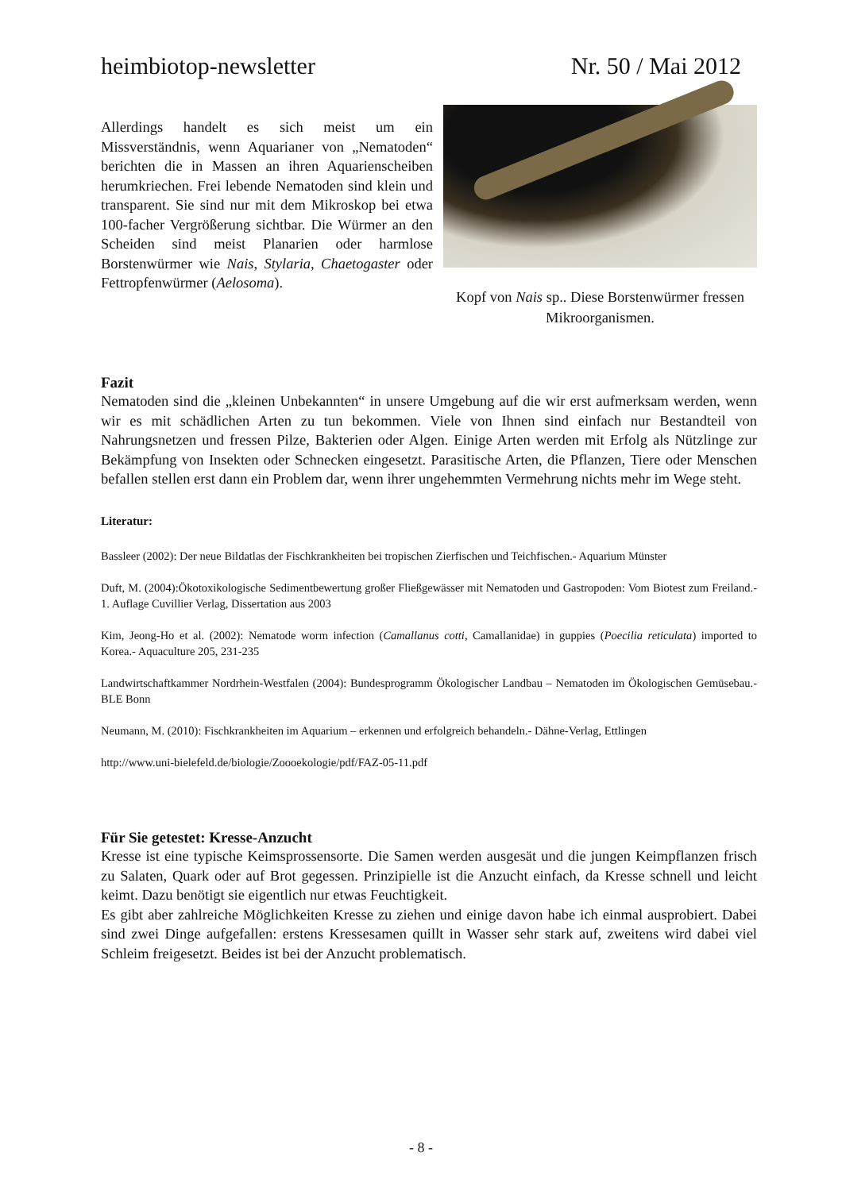heimbiotop-newsletter Nr. 50 / Mai 2012
Allerdings handelt es sich meist um ein Missverständnis, wenn Aquarianer von „Nematoden“ berichten die in Massen an ihren Aquarienscheiben herumkriechen. Frei lebende Nematoden sind klein und transparent. Sie sind nur mit dem Mikroskop bei etwa 100-facher Vergrößerung sichtbar. Die Würmer an den Scheiden sind meist Planarien oder harmlose Borstenwürmer wie Nais, Stylaria, Chaetogaster oder Fettropfenwürmer (Aelosoma).
Kopf von Nais sp.. Diese Borstenwürmer fressen Mikroorganismen.
Fazit
Nematoden sind die „kleinen Unbekannten“ in unsere Umgebung auf die wir erst aufmerksam werden, wenn wir es mit schädlichen Arten zu tun bekommen. Viele von Ihnen sind einfach nur Bestandteil von Nahrungsnetzen und fressen Pilze, Bakterien oder Algen. Einige Arten werden mit Erfolg als Nützlinge zur Bekämpfung von Insekten oder Schnecken eingesetzt. Parasitische Arten, die Pflanzen, Tiere oder Menschen befallen stellen erst dann ein Problem dar, wenn ihrer ungehemmten Vermehrung nichts mehr im Wege steht.
Literatur:
Bassleer (2002): Der neue Bildatlas der Fischkrankheiten bei tropischen Zierfischen und Teichfischen.- Aquarium Münster
Duft, M. (2004):Ökotoxikologische Sedimentbewertung großer Fließgewässer mit Nematoden und Gastropoden: Vom Biotest zum Freiland.- 1. Auflage Cuvillier Verlag, Dissertation aus 2003
Kim, Jeong-Ho et al. (2002): Nematode worm infection (Camallanus cotti, Camallanidae) in guppies (Poecilia reticulata) imported to Korea.- Aquaculture 205, 231-235
Landwirtschaftkammer Nordrhein-Westfalen (2004): Bundesprogramm Ökologischer Landbau – Nematoden im Ökologischen Gemüsebau.- BLE Bonn
Neumann, M. (2010): Fischkrankheiten im Aquarium – erkennen und erfolgreich behandeln.- Dähne-Verlag, Ettlingen
http://www.uni-bielefeld.de/biologie/Zoooekologie/pdf/FAZ-05-11.pdf
Für Sie getestet: Kresse-Anzucht
Kresse ist eine typische Keimsprossensorte. Die Samen werden ausgesät und die jungen Keimpflanzen frisch zu Salaten, Quark oder auf Brot gegessen. Prinzipielle ist die Anzucht einfach, da Kresse schnell und leicht keimt. Dazu benötigt sie eigentlich nur etwas Feuchtigkeit.
Es gibt aber zahlreiche Möglichkeiten Kresse zu ziehen und einige davon habe ich einmal ausprobiert. Dabei sind zwei Dinge aufgefallen: erstens Kressesamen quillt in Wasser sehr stark auf, zweitens wird dabei viel Schleim freigesetzt. Beides ist bei der Anzucht problematisch.
- 8 -